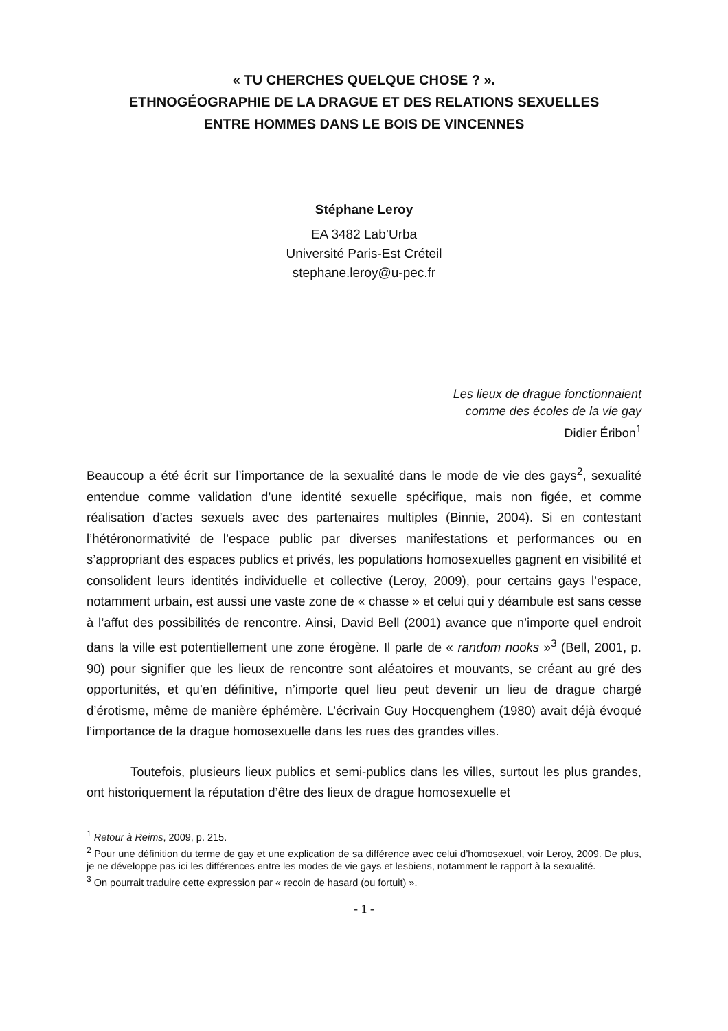« TU CHERCHES QUELQUE CHOSE ? ».
ETHNOGÉOGRAPHIE DE LA DRAGUE ET DES RELATIONS SEXUELLES
ENTRE HOMMES DANS LE BOIS DE VINCENNES
Stéphane Leroy
EA 3482 Lab’Urba
Université Paris-Est Créteil
stephane.leroy@u-pec.fr
Les lieux de drague fonctionnaient
comme des écoles de la vie gay
Didier Éribon<sup>1</sup>
Beaucoup a été écrit sur l’importance de la sexualité dans le mode de vie des gays<sup>2</sup>, sexualité entendue comme validation d’une identité sexuelle spécifique, mais non figée, et comme réalisation d’actes sexuels avec des partenaires multiples (Binnie, 2004). Si en contestant l’hétéronormativité de l’espace public par diverses manifestations et performances ou en s’appropriant des espaces publics et privés, les populations homosexuelles gagnent en visibilité et consolident leurs identités individuelle et collective (Leroy, 2009), pour certains gays l’espace, notamment urbain, est aussi une vaste zone de « chasse » et celui qui y déambule est sans cesse à l’affut des possibilités de rencontre. Ainsi, David Bell (2001) avance que n’importe quel endroit dans la ville est potentiellement une zone érogène. Il parle de « random nooks »<sup>3</sup> (Bell, 2001, p. 90) pour signifier que les lieux de rencontre sont aléatoires et mouvants, se créant au gré des opportunités, et qu’en définitive, n’importe quel lieu peut devenir un lieu de drague chargé d’érotisme, même de manière éphémère. L’écrivain Guy Hocquenghem (1980) avait déjà évoqué l’importance de la drague homosexuelle dans les rues des grandes villes.
Toutefois, plusieurs lieux publics et semi-publics dans les villes, surtout les plus grandes, ont historiquement la réputation d’être des lieux de drague homosexuelle et
<sup>1</sup> Retour à Reims, 2009, p. 215.
<sup>2</sup> Pour une définition du terme de gay et une explication de sa différence avec celui d’homosexuel, voir Leroy, 2009. De plus, je ne développe pas ici les différences entre les modes de vie gays et lesbiens, notamment le rapport à la sexualité.
<sup>3</sup> On pourrait traduire cette expression par « recoin de hasard (ou fortuit) ».
- 1 -